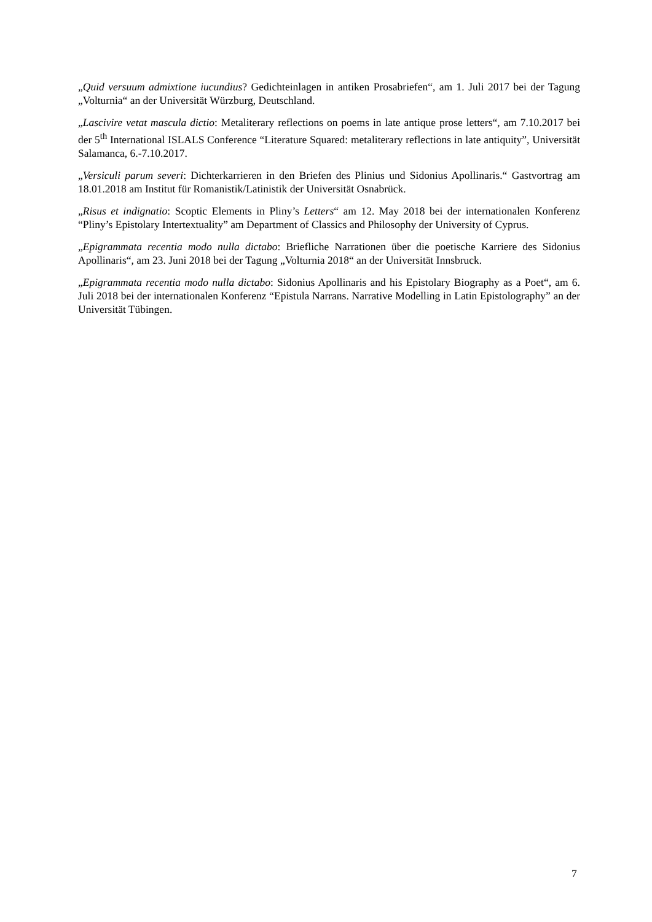„Quid versuum admixtione iucundius? Gedichteinlagen in antiken Prosabriefen“, am 1. Juli 2017 bei der Tagung „Volturnia“ an der Universität Würzburg, Deutschland.
„Lascivire vetat mascula dictio: Metaliterary reflections on poems in late antique prose letters“, am 7.10.2017 bei der 5<sup>th</sup> International ISLALS Conference “Literature Squared: metaliterary reflections in late antiquity”, Universität Salamanca, 6.-7.10.2017.
„Versiculi parum severi: Dichterkarrieren in den Briefen des Plinius und Sidonius Apollinaris.“ Gastvortrag am 18.01.2018 am Institut für Romanistik/Latinistik der Universität Osnabrück.
„Risus et indignatio: Scoptic Elements in Pliny’s Letters“ am 12. May 2018 bei der internationalen Konferenz “Pliny’s Epistolary Intertextuality” am Department of Classics and Philosophy der University of Cyprus.
„Epigrammata recentia modo nulla dictabo: Briefliche Narrationen über die poetische Karriere des Sidonius Apollinaris“, am 23. Juni 2018 bei der Tagung „Volturnia 2018“ an der Universität Innsbruck.
„Epigrammata recentia modo nulla dictabo: Sidonius Apollinaris and his Epistolary Biography as a Poet“, am 6. Juli 2018 bei der internationalen Konferenz “Epistula Narrans. Narrative Modelling in Latin Epistolography” an der Universität Tübingen.
7